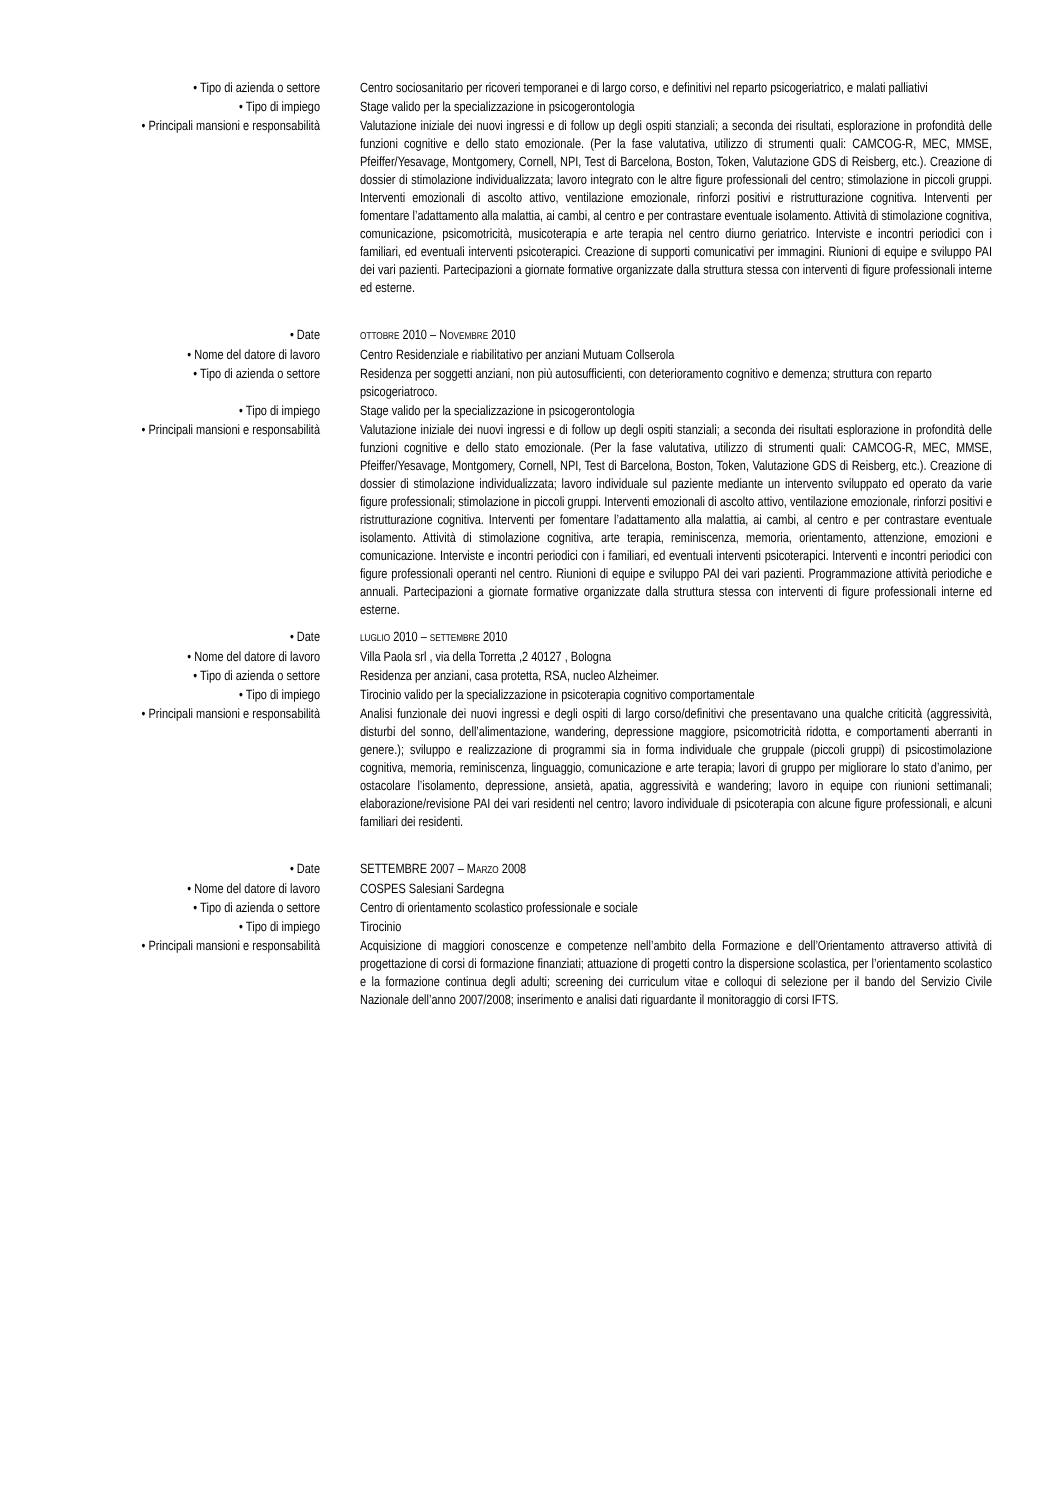• Tipo di azienda o settore Centro sociosanitario per ricoveri temporanei e di largo corso, e definitivi nel reparto psicogeriatrico, e malati palliativi
• Tipo di impiego Stage valido per la specializzazione in psicogerontologia
• Principali mansioni e responsabilità Valutazione iniziale dei nuovi ingressi e di follow up degli ospiti stanziali; a seconda dei risultati, esplorazione in profondità delle funzioni cognitive e dello stato emozionale. (Per la fase valutativa, utilizzo di strumenti quali: CAMCOG-R, MEC, MMSE, Pfeiffer/Yesavage, Montgomery, Cornell, NPI, Test di Barcelona, Boston, Token, Valutazione GDS di Reisberg, etc.). Creazione di dossier di stimolazione individualizzata; lavoro integrato con le altre figure professionali del centro; stimolazione in piccoli gruppi. Interventi emozionali di ascolto attivo, ventilazione emozionale, rinforzi positivi e ristrutturazione cognitiva. Interventi per fomentare l’adattamento alla malattia, ai cambi, al centro e per contrastare eventuale isolamento. Attività di stimolazione cognitiva, comunicazione, psicomotricità, musicoterapia e arte terapia nel centro diurno geriatrico. Interviste e incontri periodici con i familiari, ed eventuali interventi psicoterapici. Creazione di supporti comunicativi per immagini. Riunioni di equipe e sviluppo PAI dei vari pazienti. Partecipazioni a giornate formative organizzate dalla struttura stessa con interventi di figure professionali interne ed esterne.
• Date
OTTOBRE 2010 – NOVEMBRE 2010
• Nome del datore di lavoro Centro Residenziale e riabilitativo per anziani Mutuam Collserola
• Tipo di azienda o settore Residenza per soggetti anziani, non più autosufficienti, con deterioramento cognitivo e demenza; struttura con reparto psicogeriatroco.
• Tipo di impiego Stage valido per la specializzazione in psicogerontologia
• Principali mansioni e responsabilità Valutazione iniziale dei nuovi ingressi e di follow up degli ospiti stanziali; a seconda dei risultati esplorazione in profondità delle funzioni cognitive e dello stato emozionale. (Per la fase valutativa, utilizzo di strumenti quali: CAMCOG-R, MEC, MMSE, Pfeiffer/Yesavage, Montgomery, Cornell, NPI, Test di Barcelona, Boston, Token, Valutazione GDS di Reisberg, etc.). Creazione di dossier di stimolazione individualizzata; lavoro individuale sul paziente mediante un intervento sviluppato ed operato da varie figure professionali; stimolazione in piccoli gruppi. Interventi emozionali di ascolto attivo, ventilazione emozionale, rinforzi positivi e ristrutturazione cognitiva. Interventi per fomentare l’adattamento alla malattia, ai cambi, al centro e per contrastare eventuale isolamento. Attività di stimolazione cognitiva, arte terapia, reminiscenza, memoria, orientamento, attenzione, emozioni e comunicazione. Interviste e incontri periodici con i familiari, ed eventuali interventi psicoterapici. Interventi e incontri periodici con figure professionali operanti nel centro. Riunioni di equipe e sviluppo PAI dei vari pazienti. Programmazione attività periodiche e annuali. Partecipazioni a giornate formative organizzate dalla struttura stessa con interventi di figure professionali interne ed esterne.
• Date
LUGLIO 2010 – SETTEMBRE 2010
• Nome del datore di lavoro Villa Paola srl , via della Torretta ,2 40127 , Bologna
• Tipo di azienda o settore Residenza per anziani, casa protetta, RSA, nucleo Alzheimer.
• Tipo di impiego Tirocinio valido per la specializzazione in psicoterapia cognitivo comportamentale
• Principali mansioni e responsabilità Analisi funzionale dei nuovi ingressi e degli ospiti di largo corso/definitivi che presentavano una qualche criticità (aggressività, disturbi del sonno, dell’alimentazione, wandering, depressione maggiore, psicomotricità ridotta, e comportamenti aberranti in genere.); sviluppo e realizzazione di programmi sia in forma individuale che gruppale (piccoli gruppi) di psicostimolazione cognitiva, memoria, reminiscenza, linguaggio, comunicazione e arte terapia; lavori di gruppo per migliorare lo stato d’animo, per ostacolare l’isolamento, depressione, ansietà, apatia, aggressività e wandering; lavoro in equipe con riunioni settimanali; elaborazione/revisione PAI dei vari residenti nel centro; lavoro individuale di psicoterapia con alcune figure professionali, e alcuni familiari dei residenti.
• Date SETTEMBRE 2007 – MARZO 2008
• Nome del datore di lavoro COSPES Salesiani Sardegna
• Tipo di azienda o settore Centro di orientamento scolastico professionale e sociale
• Tipo di impiego Tirocinio
• Principali mansioni e responsabilità Acquisizione di maggiori conoscenze e competenze nell’ambito della Formazione e dell’Orientamento attraverso attività di progettazione di corsi di formazione finanziati; attuazione di progetti contro la dispersione scolastica, per l’orientamento scolastico e la formazione continua degli adulti; screening dei curriculum vitae e colloqui di selezione per il bando del Servizio Civile Nazionale dell’anno 2007/2008; inserimento e analisi dati riguardante il monitoraggio di corsi IFTS.